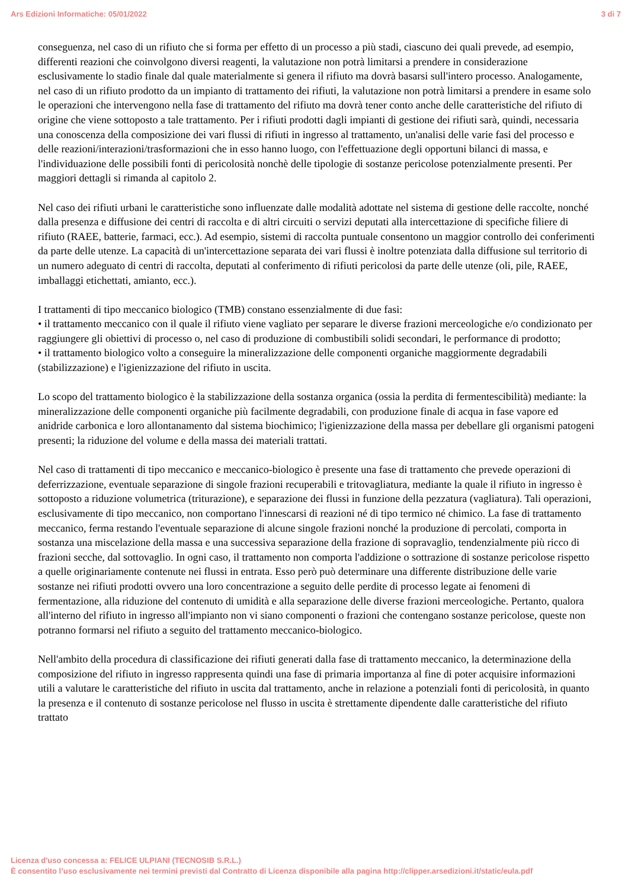Ars Edizioni Informatiche: 05/01/2022 3 di 7
conseguenza, nel caso di un rifiuto che si forma per effetto di un processo a più stadi, ciascuno dei quali prevede, ad esempio, differenti reazioni che coinvolgono diversi reagenti, la valutazione non potrà limitarsi a prendere in considerazione esclusivamente lo stadio finale dal quale materialmente si genera il rifiuto ma dovrà basarsi sull'intero processo. Analogamente, nel caso di un rifiuto prodotto da un impianto di trattamento dei rifiuti, la valutazione non potrà limitarsi a prendere in esame solo le operazioni che intervengono nella fase di trattamento del rifiuto ma dovrà tener conto anche delle caratteristiche del rifiuto di origine che viene sottoposto a tale trattamento. Per i rifiuti prodotti dagli impianti di gestione dei rifiuti sarà, quindi, necessaria una conoscenza della composizione dei vari flussi di rifiuti in ingresso al trattamento, un'analisi delle varie fasi del processo e delle reazioni/interazioni/trasformazioni che in esso hanno luogo, con l'effettuazione degli opportuni bilanci di massa, e l'individuazione delle possibili fonti di pericolosità nonchè delle tipologie di sostanze pericolose potenzialmente presenti. Per maggiori dettagli si rimanda al capitolo 2.
Nel caso dei rifiuti urbani le caratteristiche sono influenzate dalle modalità adottate nel sistema di gestione delle raccolte, nonché dalla presenza e diffusione dei centri di raccolta e di altri circuiti o servizi deputati alla intercettazione di specifiche filiere di rifiuto (RAEE, batterie, farmaci, ecc.). Ad esempio, sistemi di raccolta puntuale consentono un maggior controllo dei conferimenti da parte delle utenze. La capacità di un'intercettazione separata dei vari flussi è inoltre potenziata dalla diffusione sul territorio di un numero adeguato di centri di raccolta, deputati al conferimento di rifiuti pericolosi da parte delle utenze (oli, pile, RAEE, imballaggi etichettati, amianto, ecc.).
I trattamenti di tipo meccanico biologico (TMB) constano essenzialmente di due fasi:
• il trattamento meccanico con il quale il rifiuto viene vagliato per separare le diverse frazioni merceologiche e/o condizionato per raggiungere gli obiettivi di processo o, nel caso di produzione di combustibili solidi secondari, le performance di prodotto;
• il trattamento biologico volto a conseguire la mineralizzazione delle componenti organiche maggiormente degradabili (stabilizzazione) e l'igienizzazione del rifiuto in uscita.
Lo scopo del trattamento biologico è la stabilizzazione della sostanza organica (ossia la perdita di fermentescibilità) mediante: la mineralizzazione delle componenti organiche più facilmente degradabili, con produzione finale di acqua in fase vapore ed anidride carbonica e loro allontanamento dal sistema biochimico; l'igienizzazione della massa per debellare gli organismi patogeni presenti; la riduzione del volume e della massa dei materiali trattati.
Nel caso di trattamenti di tipo meccanico e meccanico-biologico è presente una fase di trattamento che prevede operazioni di deferrizzazione, eventuale separazione di singole frazioni recuperabili e tritovagliatura, mediante la quale il rifiuto in ingresso è sottoposto a riduzione volumetrica (triturazione), e separazione dei flussi in funzione della pezzatura (vagliatura). Tali operazioni, esclusivamente di tipo meccanico, non comportano l'innescarsi di reazioni né di tipo termico né chimico. La fase di trattamento meccanico, ferma restando l'eventuale separazione di alcune singole frazioni nonché la produzione di percolati, comporta in sostanza una miscelazione della massa e una successiva separazione della frazione di sopravaglio, tendenzialmente più ricco di frazioni secche, dal sottovaglio. In ogni caso, il trattamento non comporta l'addizione o sottrazione di sostanze pericolose rispetto a quelle originariamente contenute nei flussi in entrata. Esso però può determinare una differente distribuzione delle varie sostanze nei rifiuti prodotti ovvero una loro concentrazione a seguito delle perdite di processo legate ai fenomeni di fermentazione, alla riduzione del contenuto di umidità e alla separazione delle diverse frazioni merceologiche. Pertanto, qualora all'interno del rifiuto in ingresso all'impianto non vi siano componenti o frazioni che contengano sostanze pericolose, queste non potranno formarsi nel rifiuto a seguito del trattamento meccanico-biologico.
Nell'ambito della procedura di classificazione dei rifiuti generati dalla fase di trattamento meccanico, la determinazione della composizione del rifiuto in ingresso rappresenta quindi una fase di primaria importanza al fine di poter acquisire informazioni utili a valutare le caratteristiche del rifiuto in uscita dal trattamento, anche in relazione a potenziali fonti di pericolosità, in quanto la presenza e il contenuto di sostanze pericolose nel flusso in uscita è strettamente dipendente dalle caratteristiche del rifiuto trattato
Licenza d'uso concessa a: FELICE ULPIANI (TECNOSIB S.R.L.)
È consentito l’uso esclusivamente nei termini previsti dal Contratto di Licenza disponibile alla pagina http://clipper.arsedizioni.it/static/eula.pdf